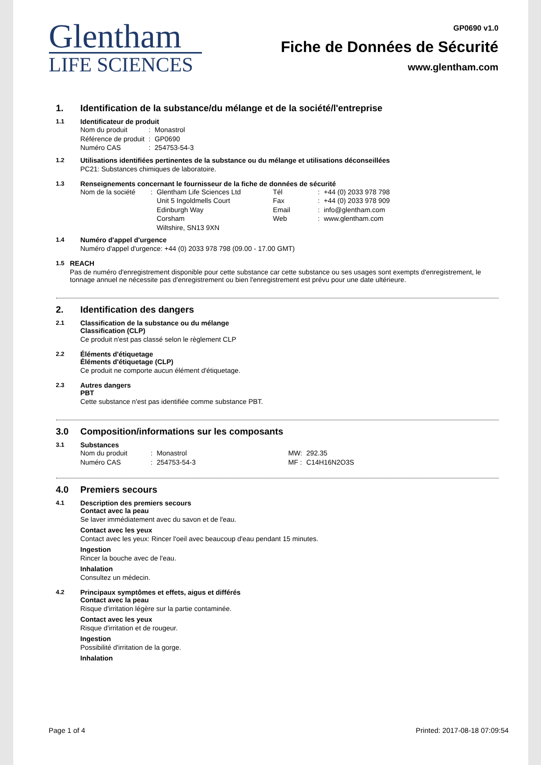Glentham
LIFE SCIENCES
GP0690 v1.0
Fiche de Données de Sécurité
www.glentham.com
1. Identification de la substance/du mélange et de la société/l'entreprise
1.1 Identificateur de produit
| Nom du produit | : | Monastrol |
| Référence de produit | : | GP0690 |
| Numéro CAS | : | 254753-54-3 |
1.2 Utilisations identifiées pertinentes de la substance ou du mélange et utilisations déconseillées
PC21: Substances chimiques de laboratoire.
1.3 Renseignements concernant le fournisseur de la fiche de données de sécurité
| Nom de la société | : | Glentham Life Sciences Ltd Unit 5 Ingoldmells Court Edinburgh Way Corsham Wiltshire, SN13 9XN | Tél Fax Email Web | : : : : | +44 (0) 2033 978 798 +44 (0) 2033 978 909 info@glentham.com www.glentham.com |
1.4 Numéro d'appel d'urgence
Numéro d'appel d'urgence: +44 (0) 2033 978 798 (09.00 - 17.00 GMT)
1.5 REACH
Pas de numéro d'enregistrement disponible pour cette substance car cette substance ou ses usages sont exempts d'enregistrement, le tonnage annuel ne nécessite pas d'enregistrement ou bien l'enregistrement est prévu pour une date ultérieure.
2. Identification des dangers
2.1 Classification de la substance ou du mélange
Classification (CLP)
Ce produit n'est pas classé selon le règlement CLP
2.2 Éléments d'étiquetage
Éléments d'étiquetage (CLP)
Ce produit ne comporte aucun élément d'étiquetage.
2.3 Autres dangers
PBT
Cette substance n'est pas identifiée comme substance PBT.
3.0 Composition/informations sur les composants
3.1 Substances
| Nom du produit | : | Monastrol | MW: | 292.35 |
| Numéro CAS | : | 254753-54-3 | MF : | C14H16N2O3S |
4.0 Premiers secours
4.1 Description des premiers secours
Contact avec la peau
Se laver immédiatement avec du savon et de l'eau.
Contact avec les yeux
Contact avec les yeux: Rincer l'oeil avec beaucoup d'eau pendant 15 minutes.
Ingestion
Rincer la bouche avec de l'eau.
Inhalation
Consultez un médecin.
4.2 Principaux symptômes et effets, aigus et différés
Contact avec la peau
Risque d'irritation légère sur la partie contaminée.
Contact avec les yeux
Risque d'irritation et de rougeur.
Ingestion
Possibilité d'irritation de la gorge.
Inhalation
Page 1 of 4 Printed: 2017-08-18 07:09:54